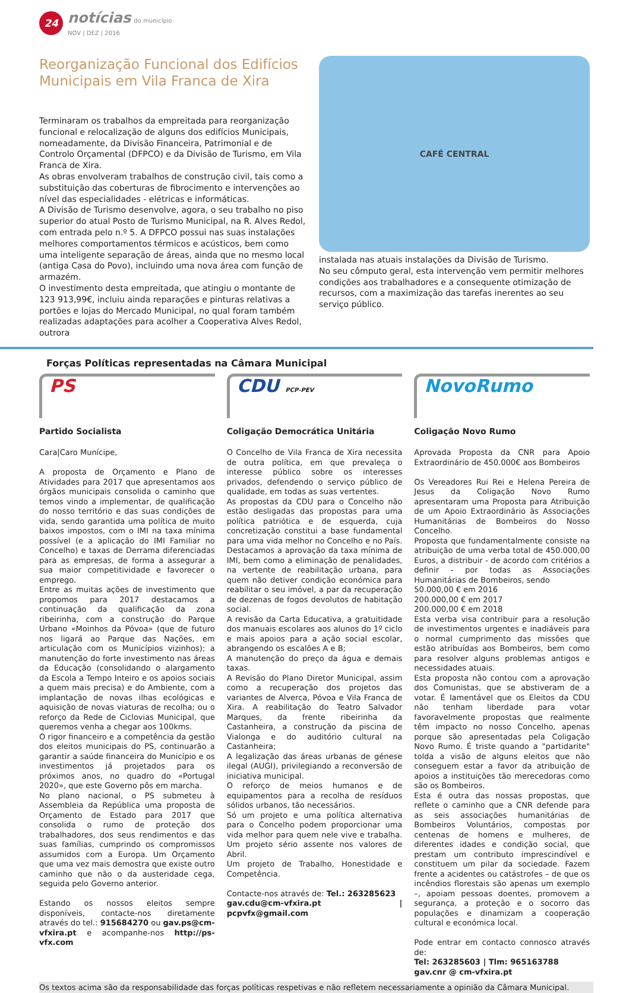24
notícias do município
NOV | DEZ | 2016
Reorganização Funcional dos Edifícios Municipais em Vila Franca de Xira
Terminaram os trabalhos da empreitada para reorganização funcional e relocalização de alguns dos edifícios Municipais, nomeadamente, da Divisão Financeira, Patrimonial e de Controlo Orçamental (DFPCO) e da Divisão de Turismo, em Vila Franca de Xira.
As obras envolveram trabalhos de construção civil, tais como a substituição das coberturas de fibrocimento e intervenções ao nível das especialidades - elétricas e informáticas.
A Divisão de Turismo desenvolve, agora, o seu trabalho no piso superior do atual Posto de Turismo Municipal, na R. Alves Redol, com entrada pelo n.º 5. A DFPCO possui nas suas instalações melhores comportamentos térmicos e acústicos, bem como uma inteligente separação de áreas, ainda que no mesmo local (antiga Casa do Povo), incluindo uma nova área com função de armazém.
O investimento desta empreitada, que atingiu o montante de 123 913,99€, incluiu ainda reparações e pinturas relativas a portões e lojas do Mercado Municipal, no qual foram também realizadas adaptações para acolher a Cooperativa Alves Redol, outrora
CAFÉ CENTRAL
instalada nas atuais instalações da Divisão de Turismo.
No seu cômputo geral, esta intervenção vem permitir melhores condições aos trabalhadores e a consequente otimização de recursos, com a maximização das tarefas inerentes ao seu serviço público.
Forças Políticas representadas na Câmara Municipal
PS
Partido Socialista
Cara|Caro Munícipe,
A proposta de Orçamento e Plano de Atividades para 2017 que apresentamos aos órgãos municipais consolida o caminho que temos vindo a implementar, de qualificação do nosso território e das suas condições de vida, sendo garantida uma política de muito baixos impostos, com o IMI na taxa mínima possível (e a aplicação do IMI Familiar no Concelho) e taxas de Derrama diferenciadas para as empresas, de forma a assegurar a sua maior competitividade e favorecer o emprego.
Entre as muitas ações de investimento que propomos para 2017 destacamos a continuação da qualificação da zona ribeirinha, com a construção do Parque Urbano «Moinhos da Póvoa» (que de futuro nos ligará ao Parque das Nações, em articulação com os Municípios vizinhos); a manutenção do forte investimento nas áreas da Educação (consolidando o alargamento da Escola a Tempo Inteiro e os apoios sociais a quem mais precisa) e do Ambiente, com a implantação de novas ilhas ecológicas e aquisição de novas viaturas de recolha; ou o reforço da Rede de Ciclovias Municipal, que queremos venha a chegar aos 100kms.
O rigor financeiro e a competência da gestão dos eleitos municipais do PS, continuarão a garantir a saúde financeira do Município e os investimentos já projetados para os próximos anos, no quadro do «Portugal 2020», que este Governo pôs em marcha.
No plano nacional, o PS submeteu à Assembleia da República uma proposta de Orçamento de Estado para 2017 que consolida o rumo de proteção dos trabalhadores, dos seus rendimentos e das suas famílias, cumprindo os compromissos assumidos com a Europa. Um Orçamento que uma vez mais demostra que existe outro caminho que não o da austeridade cega, seguida pelo Governo anterior.
Estando os nossos eleitos sempre disponíveis, contacte-nos diretamente através do tel.: 915684270 ou gav.ps@cm-vfxira.pt e acompanhe-nos http://ps-vfx.com
CDU PCP-PEV
Coligação Democrática Unitária
O Concelho de Vila Franca de Xira necessita de outra política, em que prevaleça o interesse público sobre os interesses privados, defendendo o serviço público de qualidade, em todas as suas vertentes.
As propostas da CDU para o Concelho não estão desligadas das propostas para uma política patriótica e de esquerda, cuja concretização constitui a base fundamental para uma vida melhor no Concelho e no País. Destacamos a aprovação da taxa mínima de IMI, bem como a eliminação de penalidades, na vertente de reabilitação urbana, para quem não detiver condição económica para reabilitar o seu imóvel, a par da recuperação de dezenas de fogos devolutos de habitação social.
A revisão da Carta Educativa, a gratuitidade dos manuais escolares aos alunos do 1º ciclo e mais apoios para a ação social escolar, abrangendo os escalões A e B;
A manutenção do preço da água e demais taxas.
A Revisão do Plano Diretor Municipal, assim como a recuperação dos projetos das variantes de Alverca, Póvoa e Vila Franca de Xira. A reabilitação do Teatro Salvador Marques, da frente ribeirinha da Castanheira, a construção da piscina de Vialonga e do auditório cultural na Castanheira;
A legalização das áreas urbanas de génese ilegal (AUGI), privilegiando a reconversão de iniciativa municipal.
O reforço de meios humanos e de equipamentos para a recolha de resíduos sólidos urbanos, tão necessários.
Só um projeto e uma política alternativa para o Concelho podem proporcionar uma vida melhor para quem nele vive e trabalha. Um projeto sério assente nos valores de Abril.
Um projeto de Trabalho, Honestidade e Competência.
Contacte-nos através de: Tel.: 263285623
gav.cdu@cm-vfxira.pt | pcpvfx@gmail.com
NovoRumo
Coligação Novo Rumo
Aprovada Proposta da CNR para Apoio Extraordinário de 450.000€ aos Bombeiros
Os Vereadores Rui Rei e Helena Pereira de Jesus da Coligação Novo Rumo apresentaram uma Proposta para Atribuição de um Apoio Extraordinário às Associações Humanitárias de Bombeiros do Nosso Concelho.
Proposta que fundamentalmente consiste na atribuição de uma verba total de 450.000,00 Euros, a distribuir - de acordo com critérios a definir - por todas as Associações Humanitárias de Bombeiros, sendo
50.000,00 € em 2016
200.000,00 € em 2017
200.000,00 € em 2018
Esta verba visa contribuir para a resolução de investimentos urgentes e inadiáveis para o normal cumprimento das missões que estão atribuídas aos Bombeiros, bem como para resolver alguns problemas antigos e necessidades atuais.
Esta proposta não contou com a aprovação dos Comunistas, que se abstiveram de a votar. É lamentável que os Eleitos da CDU não tenham liberdade para votar favoravelmente propostas que realmente têm impacto no nosso Concelho, apenas porque são apresentadas pela Coligação Novo Rumo. É triste quando a "partidarite" tolda a visão de alguns eleitos que não conseguem estar a favor da atribuição de apoios a instituições tão merecedoras como são os Bombeiros.
Esta é outra das nossas propostas, que reflete o caminho que a CNR defende para as seis associações humanitárias de Bombeiros Voluntários, compostas por centenas de homens e mulheres, de diferentes idades e condição social, que prestam um contributo imprescindível e constituem um pilar da sociedade. Fazem frente a acidentes ou catástrofes – de que os incêndios florestais são apenas um exemplo –, apoiam pessoas doentes, promovem a segurança, a proteção e o socorro das populações e dinamizam a cooperação cultural e económica local.
Pode entrar em contacto connosco através de:
Tel: 263285603 | Tlm: 965163788
gav.cnr @ cm-vfxira.pt
Os textos acima são da responsabilidade das forças políticas respetivas e não refletem necessariamente a opinião da Câmara Municipal.